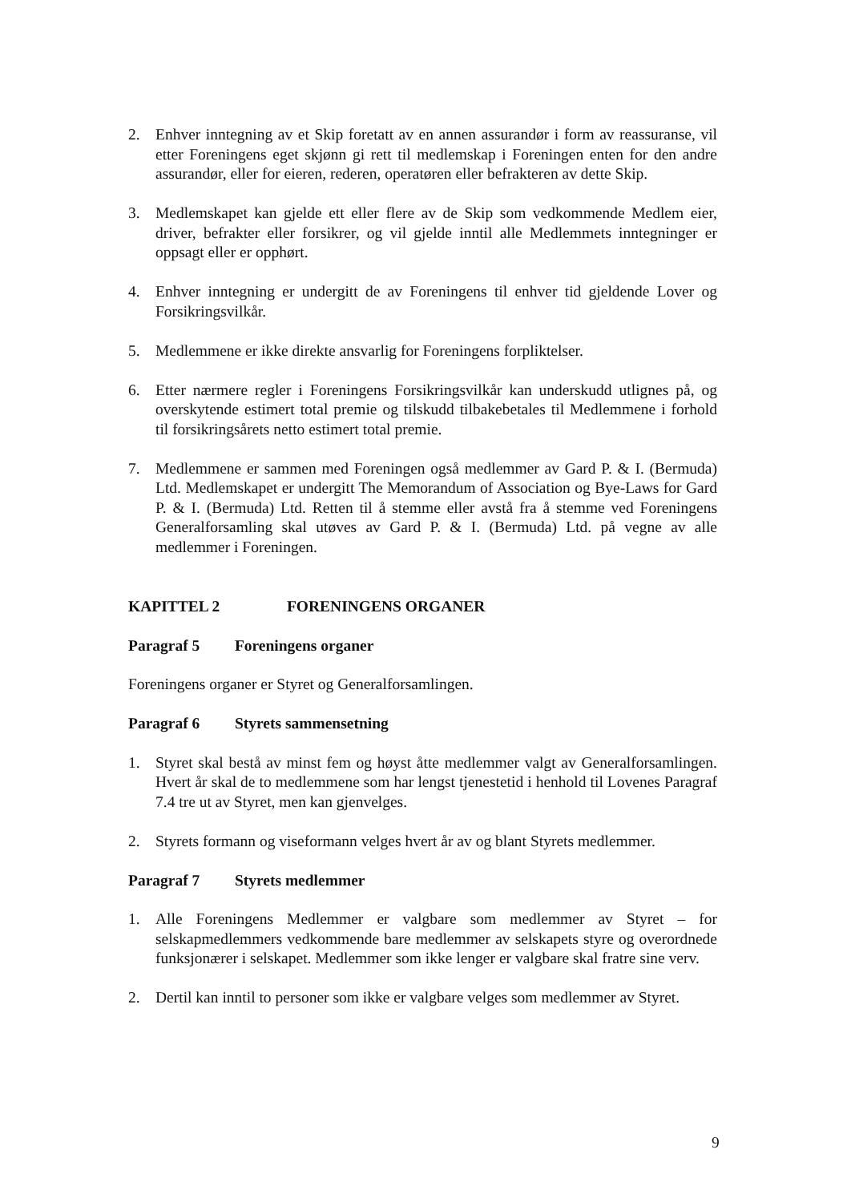2. Enhver inntegning av et Skip foretatt av en annen assurandør i form av reassuranse, vil etter Foreningens eget skjønn gi rett til medlemskap i Foreningen enten for den andre assurandør, eller for eieren, rederen, operatøren eller befrakteren av dette Skip.
3. Medlemskapet kan gjelde ett eller flere av de Skip som vedkommende Medlem eier, driver, befrakter eller forsikrer, og vil gjelde inntil alle Medlemmets inntegninger er oppsagt eller er opphørt.
4. Enhver inntegning er undergitt de av Foreningens til enhver tid gjeldende Lover og Forsikringsvilkår.
5. Medlemmene er ikke direkte ansvarlig for Foreningens forpliktelser.
6. Etter nærmere regler i Foreningens Forsikringsvilkår kan underskudd utlignes på, og overskytende estimert total premie og tilskudd tilbakebetales til Medlemmene i forhold til forsikringsårets netto estimert total premie.
7. Medlemmene er sammen med Foreningen også medlemmer av Gard P. & I. (Bermuda) Ltd. Medlemskapet er undergitt The Memorandum of Association og Bye-Laws for Gard P. & I. (Bermuda) Ltd. Retten til å stemme eller avstå fra å stemme ved Foreningens Generalforsamling skal utøves av Gard P. & I. (Bermuda) Ltd. på vegne av alle medlemmer i Foreningen.
KAPITTEL 2 FORENINGENS ORGANER
Paragraf 5 Foreningens organer
Foreningens organer er Styret og Generalforsamlingen.
Paragraf 6 Styrets sammensetning
1. Styret skal bestå av minst fem og høyst åtte medlemmer valgt av Generalforsamlingen. Hvert år skal de to medlemmene som har lengst tjenestetid i henhold til Lovenes Paragraf 7.4 tre ut av Styret, men kan gjenvelges.
2. Styrets formann og viseformann velges hvert år av og blant Styrets medlemmer.
Paragraf 7 Styrets medlemmer
1. Alle Foreningens Medlemmer er valgbare som medlemmer av Styret – for selskapmedlemmers vedkommende bare medlemmer av selskapets styre og overordnede funksjonærer i selskapet. Medlemmer som ikke lenger er valgbare skal fratre sine verv.
2. Dertil kan inntil to personer som ikke er valgbare velges som medlemmer av Styret.
9